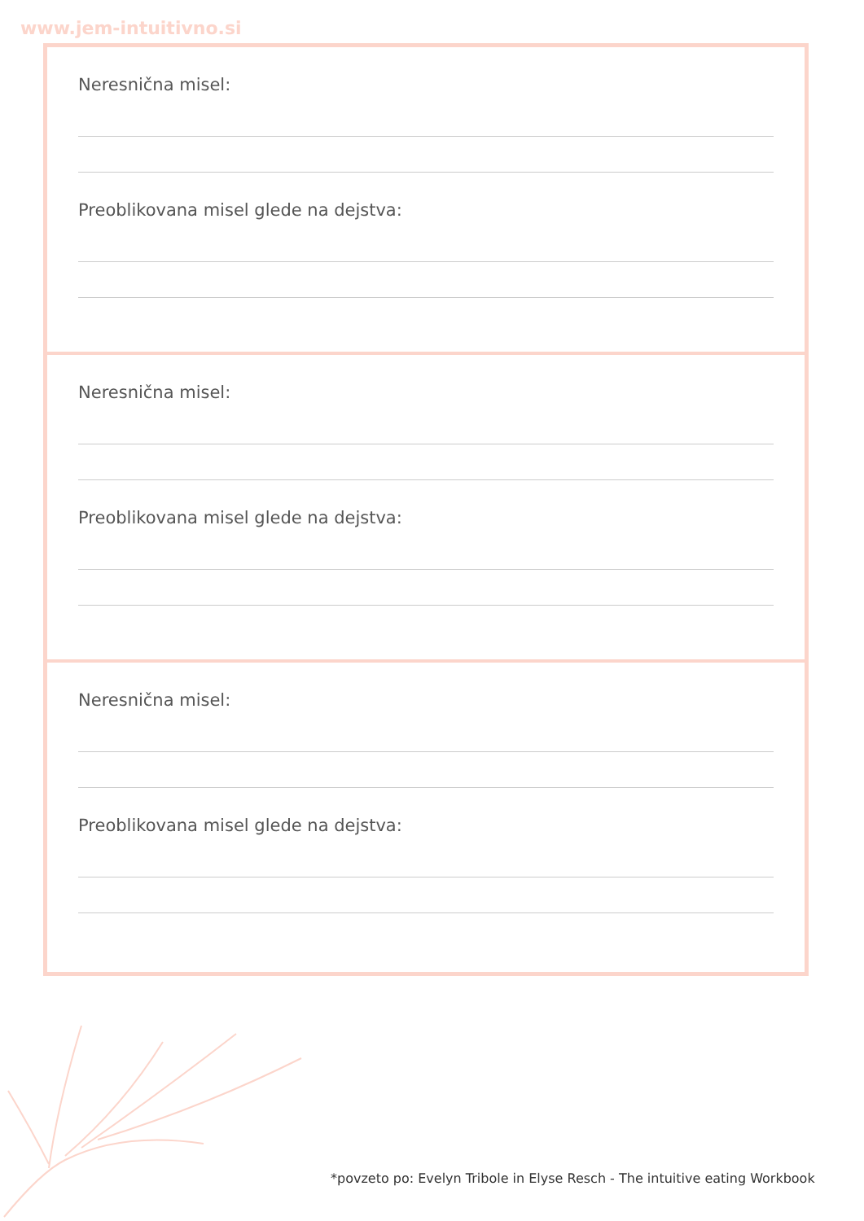www.jem-intuitivno.si
Neresnična misel:
Preoblikovana misel glede na dejstva:
Neresnična misel:
Preoblikovana misel glede na dejstva:
Neresnična misel:
Preoblikovana misel glede na dejstva:
*povzeto po: Evelyn Tribole in Elyse Resch - The intuitive eating Workbook